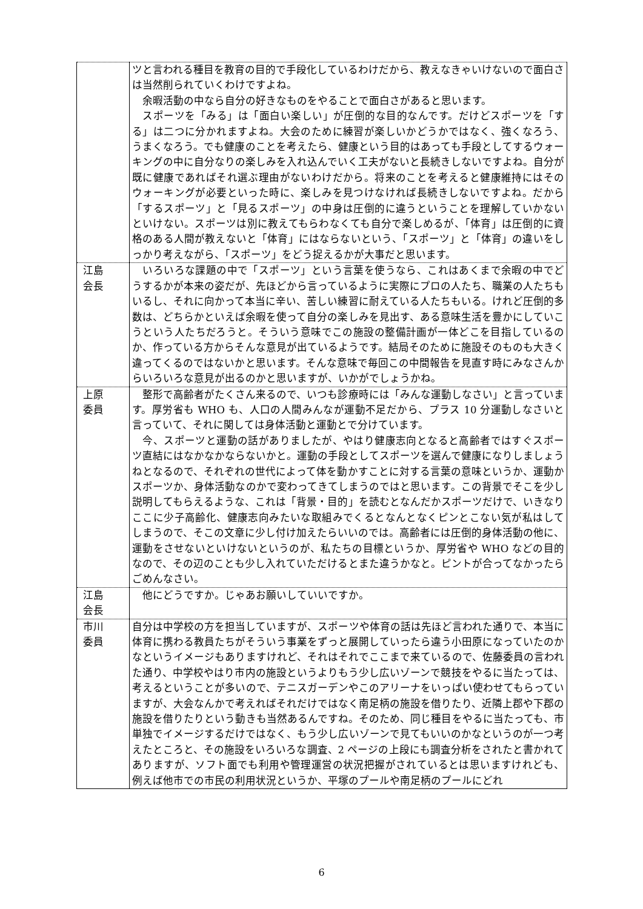| | ツと言われる種目を教育の目的で手段化しているわけだから、教えなきゃいけないので面白さは当然削られていくわけですよね。 余暇活動の中なら自分の好きなものをやることで面白さがあると思います。 スポーツを「みる」は「面白い楽しい」が圧倒的な目的なんです。だけどスポーツを「する」は二つに分かれますよね。大会のために練習が楽しいかどうかではなく、強くなろう、うまくなろう。でも健康のことを考えたら、健康という目的はあっても手段としてするウォーキングの中に自分なりの楽しみを入れ込んでいく工夫がないと長続きしないですよね。自分が既に健康であればそれ選ぶ理由がないわけだから。将来のことを考えると健康維持にはそのウォーキングが必要といった時に、楽しみを見つけなければ長続きしないですよね。だから「するスポーツ」と「見るスポーツ」の中身は圧倒的に違うということを理解していかないといけない。スポーツは別に教えてもらわなくても自分で楽しめるが、「体育」は圧倒的に資格のある人間が教えないと「体育」にはならないという、「スポーツ」と「体育」の違いをしっかり考えながら、「スポーツ」をどう捉えるかが大事だと思います。 |
| 江島 会長 | いろいろな課題の中で「スポーツ」という言葉を使うなら、これはあくまで余暇の中でどうするかが本来の姿だが、先ほどから言っているように実際にプロの人たち、職業の人たちもいるし、それに向かって本当に辛い、苦しい練習に耐えている人たちもいる。けれど圧倒的多数は、どちらかといえば余暇を使って自分の楽しみを見出す、ある意味生活を豊かにしていこうという人たちだろうと。そういう意味でこの施設の整備計画が一体どこを目指しているのか、作っている方からそんな意見が出ているようです。結局そのために施設そのものも大きく違ってくるのではないかと思います。そんな意味で毎回この中間報告を見直す時にみなさんからいろいろな意見が出るのかと思いますが、いかがでしょうかね。 |
| 上原 委員 | 整形で高齢者がたくさん来るので、いつも診療時には「みんな運動しなさい」と言っています。厚労省も WHO も、人口の人間みんなが運動不足だから、プラス 10 分運動しなさいと言っていて、それに関しては身体活動と運動とで分けています。 今、スポーツと運動の話がありましたが、やはり健康志向となると高齢者ではすぐスポーツ直結にはなかなかならないかと。運動の手段としてスポーツを選んで健康になりしましょうねとなるので、それぞれの世代によって体を動かすことに対する言葉の意味というか、運動かスポーツか、身体活動なのかで変わってきてしまうのではと思います。この背景でそこを少し説明してもらえるような、これは「背景・目的」を読むとなんだかスポーツだけで、いきなりここに少子高齢化、健康志向みたいな取組みでくるとなんとなくピンとこない気が私はしてしまうので、そこの文章に少し付け加えたらいいのでは。高齢者には圧倒的身体活動の他に、運動をさせないといけないというのが、私たちの目標というか、厚労省や WHO などの目的なので、その辺のことも少し入れていただけるとまた違うかなと。ピントが合ってなかったらごめんなさい。 |
| 江島 会長 | 他にどうですか。じゃあお願いしていいですか。 |
| 市川 委員 | 自分は中学校の方を担当していますが、スポーツや体育の話は先ほど言われた通りで、本当に体育に携わる教員たちがそういう事業をずっと展開していったら違う小田原になっていたのかなというイメージもありますけれど、それはそれでここまで来ているので、佐藤委員の言われた通り、中学校やはり市内の施設というよりもう少し広いゾーンで競技をやるに当たっては、考えるということが多いので、テニスガーデンやこのアリーナをいっぱい使わせてもらっていますが、大会なんかで考えればそれだけではなく南足柄の施設を借りたり、近隣上郡や下郡の施設を借りたりという動きも当然あるんですね。そのため、同じ種目をやるに当たっても、市単独でイメージするだけではなく、もう少し広いゾーンで見てもいいのかなというのが一つ考えたところと、その施設をいろいろな調査、2 ページの上段にも調査分析をされたと書かれてありますが、ソフト面でも利用や管理運営の状況把握がされているとは思いますけれども、例えば他市での市民の利用状況というか、平塚のプールや南足柄のプールにどれ |
6